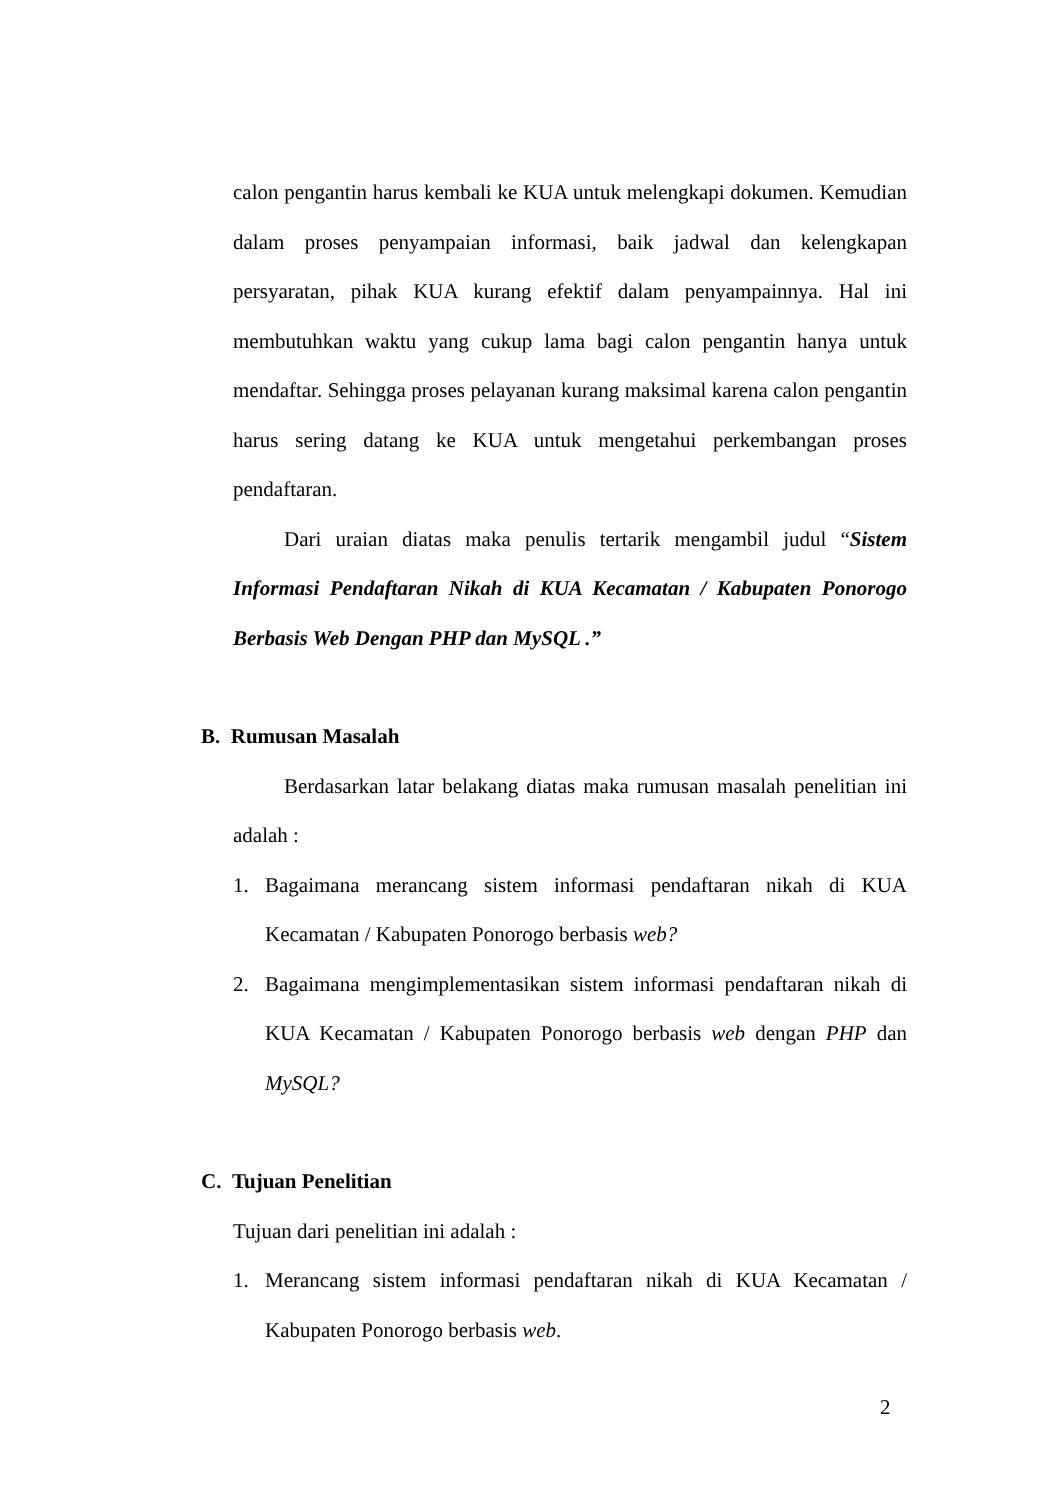calon pengantin harus kembali ke KUA untuk melengkapi dokumen. Kemudian dalam proses penyampaian informasi, baik jadwal dan kelengkapan persyaratan, pihak KUA kurang efektif dalam penyampainnya. Hal ini membutuhkan waktu yang cukup lama bagi calon pengantin hanya untuk mendaftar. Sehingga proses pelayanan kurang maksimal karena calon pengantin harus sering datang ke KUA untuk mengetahui perkembangan proses pendaftaran.
Dari uraian diatas maka penulis tertarik mengambil judul “Sistem Informasi Pendaftaran Nikah di KUA Kecamatan / Kabupaten Ponorogo Berbasis Web Dengan PHP dan MySQL .”
B. Rumusan Masalah
Berdasarkan latar belakang diatas maka rumusan masalah penelitian ini adalah :
1. Bagaimana merancang sistem informasi pendaftaran nikah di KUA Kecamatan / Kabupaten Ponorogo berbasis web?
2. Bagaimana mengimplementasikan sistem informasi pendaftaran nikah di KUA Kecamatan / Kabupaten Ponorogo berbasis web dengan PHP dan MySQL?
C. Tujuan Penelitian
Tujuan dari penelitian ini adalah :
1. Merancang sistem informasi pendaftaran nikah di KUA Kecamatan / Kabupaten Ponorogo berbasis web.
2